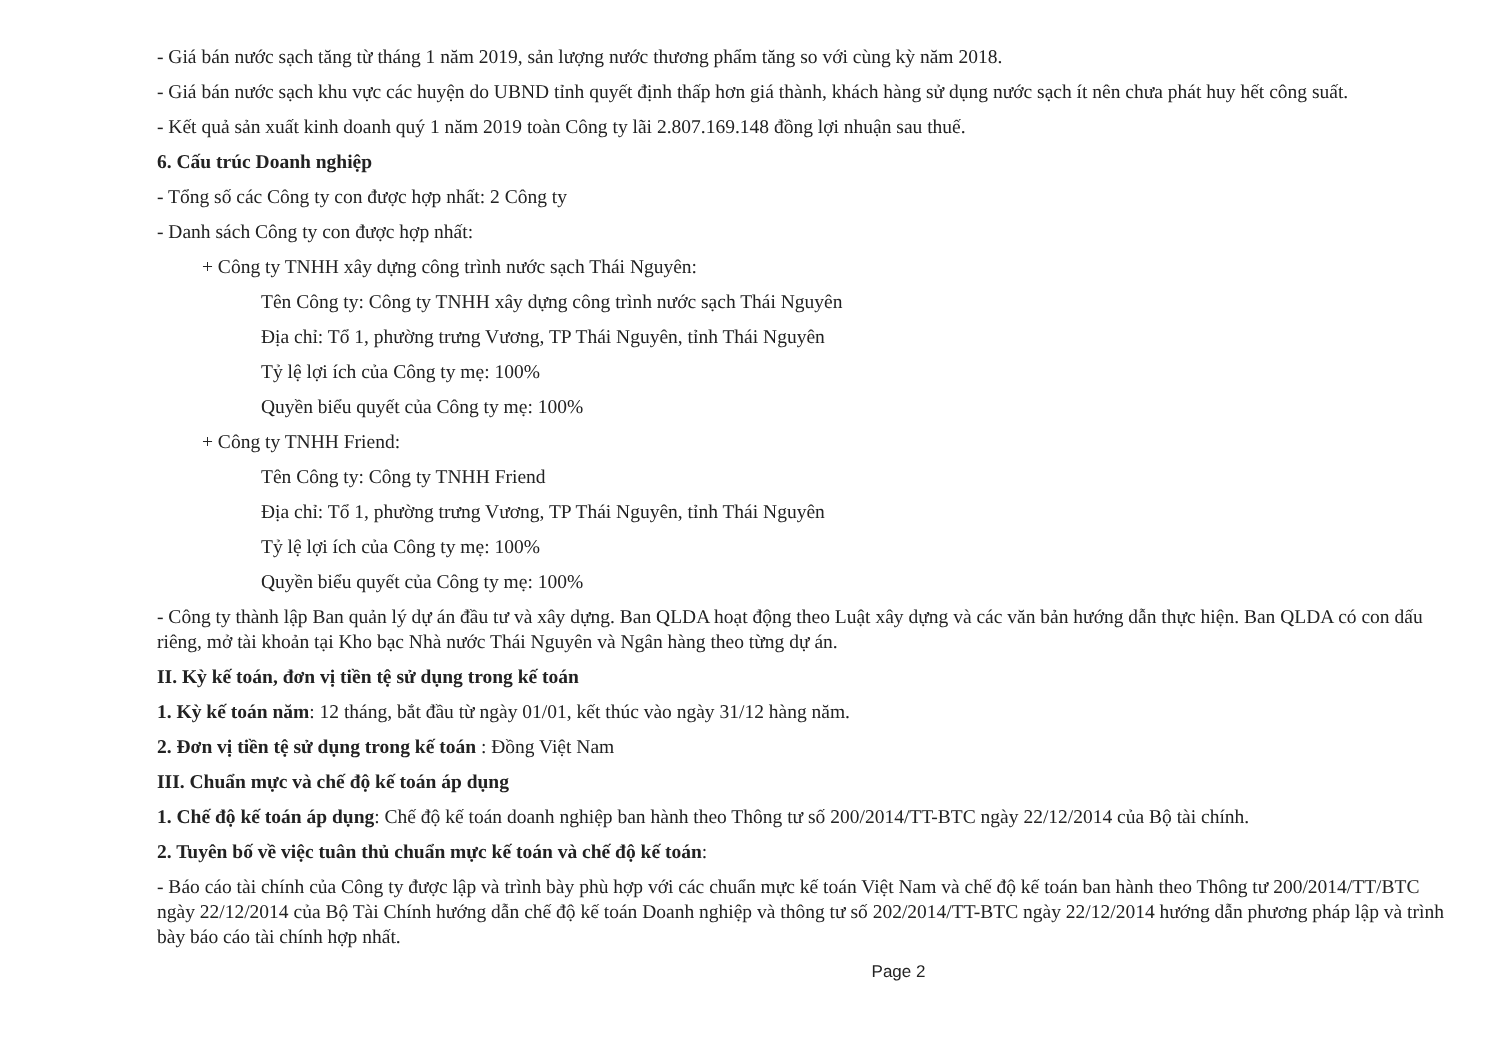- Giá bán nước sạch tăng từ tháng 1 năm 2019, sản lượng nước thương phẩm tăng so với cùng kỳ năm 2018.
- Giá bán nước sạch khu vực các huyện do UBND tỉnh quyết định thấp hơn giá thành, khách hàng sử dụng nước sạch ít nên chưa phát huy hết công suất.
- Kết quả sản xuất kinh doanh quý 1 năm 2019 toàn Công ty lãi 2.807.169.148 đồng lợi nhuận sau thuế.
6. Cấu trúc Doanh nghiệp
- Tổng số các Công ty con được hợp nhất: 2 Công ty
- Danh sách Công ty con được hợp nhất:
+ Công ty TNHH xây dựng công trình nước sạch Thái Nguyên:
Tên Công ty: Công ty TNHH xây dựng công trình nước sạch Thái Nguyên
Địa chỉ: Tổ 1, phường trưng Vương, TP Thái Nguyên, tỉnh Thái Nguyên
Tỷ lệ lợi ích của Công ty mẹ: 100%
Quyền biểu quyết của Công ty mẹ: 100%
+ Công ty TNHH Friend:
Tên Công ty: Công ty TNHH Friend
Địa chỉ: Tổ 1, phường trưng Vương, TP Thái Nguyên, tỉnh Thái Nguyên
Tỷ lệ lợi ích của Công ty mẹ: 100%
Quyền biểu quyết của Công ty mẹ: 100%
- Công ty thành lập Ban quản lý dự án đầu tư và xây dựng. Ban QLDA hoạt động theo Luật xây dựng và các văn bản hướng dẫn thực hiện. Ban QLDA có con dấu riêng, mở tài khoản tại Kho bạc Nhà nước Thái Nguyên và Ngân hàng theo từng dự án.
II. Kỳ kế toán, đơn vị tiền tệ sử dụng trong kế toán
1. Kỳ kế toán năm: 12 tháng, bắt đầu từ ngày 01/01, kết thúc vào ngày 31/12 hàng năm.
2. Đơn vị tiền tệ sử dụng trong kế toán : Đồng Việt Nam
III. Chuẩn mực và chế độ kế toán áp dụng
1. Chế độ kế toán áp dụng: Chế độ kế toán doanh nghiệp ban hành theo Thông tư số 200/2014/TT-BTC ngày 22/12/2014 của Bộ tài chính.
2. Tuyên bố về việc tuân thủ chuẩn mực kế toán và chế độ kế toán:
- Báo cáo tài chính của Công ty được lập và trình bày phù hợp với các chuẩn mực kế toán Việt Nam và chế độ kế toán ban hành theo Thông tư 200/2014/TT/BTC ngày 22/12/2014 của Bộ Tài Chính hướng dẫn chế độ kế toán Doanh nghiệp và thông tư số 202/2014/TT-BTC ngày 22/12/2014 hướng dẫn phương pháp lập và trình bày báo cáo tài chính hợp nhất.
Page 2